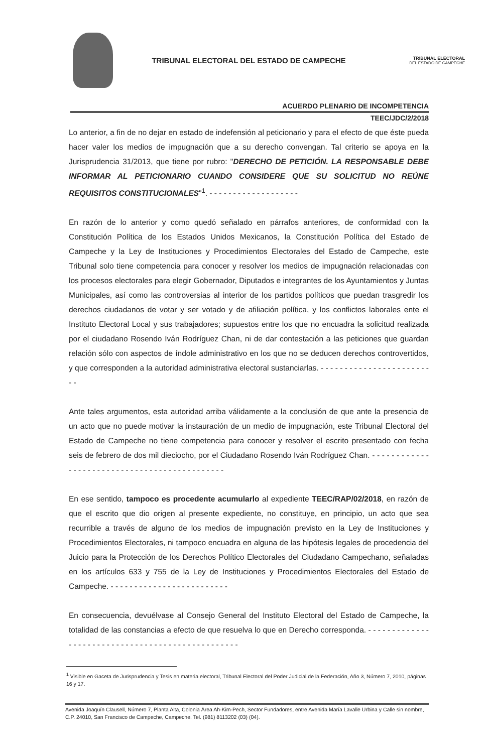TRIBUNAL ELECTORAL DEL ESTADO DE CAMPECHE
TRIBUNAL ELECTORAL
DEL ESTADO DE CAMPECHE
ACUERDO PLENARIO DE INCOMPETENCIA
TEEC/JDC/2/2018
Lo anterior, a fin de no dejar en estado de indefensión al peticionario y para el efecto de que éste pueda hacer valer los medios de impugnación que a su derecho convengan. Tal criterio se apoya en la Jurisprudencia 31/2013, que tiene por rubro: "DERECHO DE PETICIÓN. LA RESPONSABLE DEBE INFORMAR AL PETICIONARIO CUANDO CONSIDERE QUE SU SOLICITUD NO REÚNE REQUISITOS CONSTITUCIONALES"<sup>1</sup>. - - - - - - - - - - - - - - - - - - -
En razón de lo anterior y como quedó señalado en párrafos anteriores, de conformidad con la Constitución Política de los Estados Unidos Mexicanos, la Constitución Política del Estado de Campeche y la Ley de Instituciones y Procedimientos Electorales del Estado de Campeche, este Tribunal solo tiene competencia para conocer y resolver los medios de impugnación relacionadas con los procesos electorales para elegir Gobernador, Diputados e integrantes de los Ayuntamientos y Juntas Municipales, así como las controversias al interior de los partidos políticos que puedan trasgredir los derechos ciudadanos de votar y ser votado y de afiliación política, y los conflictos laborales ente el Instituto Electoral Local y sus trabajadores; supuestos entre los que no encuadra la solicitud realizada por el ciudadano Rosendo Iván Rodríguez Chan, ni de dar contestación a las peticiones que guardan relación sólo con aspectos de índole administrativo en los que no se deducen derechos controvertidos, y que corresponden a la autoridad administrativa electoral sustanciarlas. - - - - - - - - - - - - - - - - - - - - - - - - -
Ante tales argumentos, esta autoridad arriba válidamente a la conclusión de que ante la presencia de un acto que no puede motivar la instauración de un medio de impugnación, este Tribunal Electoral del Estado de Campeche no tiene competencia para conocer y resolver el escrito presentado con fecha seis de febrero de dos mil dieciocho, por el Ciudadano Rosendo Iván Rodríguez Chan. - - - - - - - - - - - - - - - - - - - - - - - - - - - - - - - - - - - - - - - - - - - - -
En ese sentido, tampoco es procedente acumularlo al expediente TEEC/RAP/02/2018, en razón de que el escrito que dio origen al presente expediente, no constituye, en principio, un acto que sea recurrible a través de alguno de los medios de impugnación previsto en la Ley de Instituciones y Procedimientos Electorales, ni tampoco encuadra en alguna de las hipótesis legales de procedencia del Juicio para la Protección de los Derechos Político Electorales del Ciudadano Campechano, señaladas en los artículos 633 y 755 de la Ley de Instituciones y Procedimientos Electorales del Estado de Campeche. - - - - - - - - - - - - - - - - - - - - - - - - -
En consecuencia, devuélvase al Consejo General del Instituto Electoral del Estado de Campeche, la totalidad de las constancias a efecto de que resuelva lo que en Derecho corresponda. - - - - - - - - - - - - - - - - - - - - - - - - - - - - - - - - - - - - - - - - - - - - - - - - -
<sup>1</sup> Visible en Gaceta de Jurisprudencia y Tesis en materia electoral, Tribunal Electoral del Poder Judicial de la Federación, Año 3, Número 7, 2010, páginas 16 y 17.
Avenida Joaquín Clausell, Número 7, Planta Alta, Colonia Área Ah-Kim-Pech, Sector Fundadores, entre Avenida María Lavalle Urbina y Calle sin nombre, C.P. 24010, San Francisco de Campeche, Campeche. Tel. (981) 8113202 (03) (04).